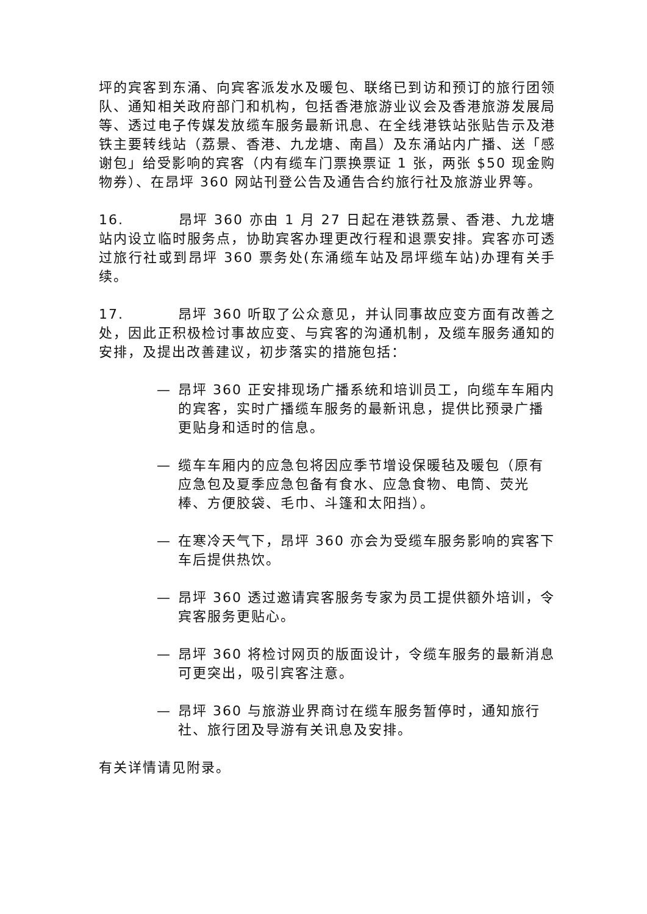坪的宾客到东涌、向宾客派发水及暖包、联络已到访和预订的旅行团领队、通知相关政府部门和机构，包括香港旅游业议会及香港旅游发展局等、透过电子传媒发放缆车服务最新讯息、在全线港铁站张贴告示及港铁主要转线站（荔景、香港、九龙塘、南昌）及东涌站内广播、送「感谢包」给受影响的宾客（内有缆车门票换票证 1 张，两张 $50 现金购物券）、在昂坪 360 网站刊登公告及通告合约旅行社及旅游业界等。
16. 昂坪 360 亦由 1 月 27 日起在港铁荔景、香港、九龙塘站内设立临时服务点，协助宾客办理更改行程和退票安排。宾客亦可透过旅行社或到昂坪 360 票务处(东涌缆车站及昂坪缆车站)办理有关手续。
17. 昂坪 360 听取了公众意见，并认同事故应变方面有改善之处，因此正积极检讨事故应变、与宾客的沟通机制，及缆车服务通知的安排，及提出改善建议，初步落实的措施包括：
— 昂坪 360 正安排现场广播系统和培训员工，向缆车车厢内的宾客，实时广播缆车服务的最新讯息，提供比预录广播更贴身和适时的信息。
— 缆车车厢内的应急包将因应季节增设保暖毡及暖包（原有应急包及夏季应急包备有食水、应急食物、电筒、荧光棒、方便胶袋、毛巾、斗篷和太阳挡）。
— 在寒冷天气下，昂坪 360 亦会为受缆车服务影响的宾客下车后提供热饮。
— 昂坪 360 透过邀请宾客服务专家为员工提供额外培训，令宾客服务更贴心。
— 昂坪 360 将检讨网页的版面设计，令缆车服务的最新消息可更突出，吸引宾客注意。
— 昂坪 360 与旅游业界商讨在缆车服务暂停时，通知旅行社、旅行团及导游有关讯息及安排。
有关详情请见附录。